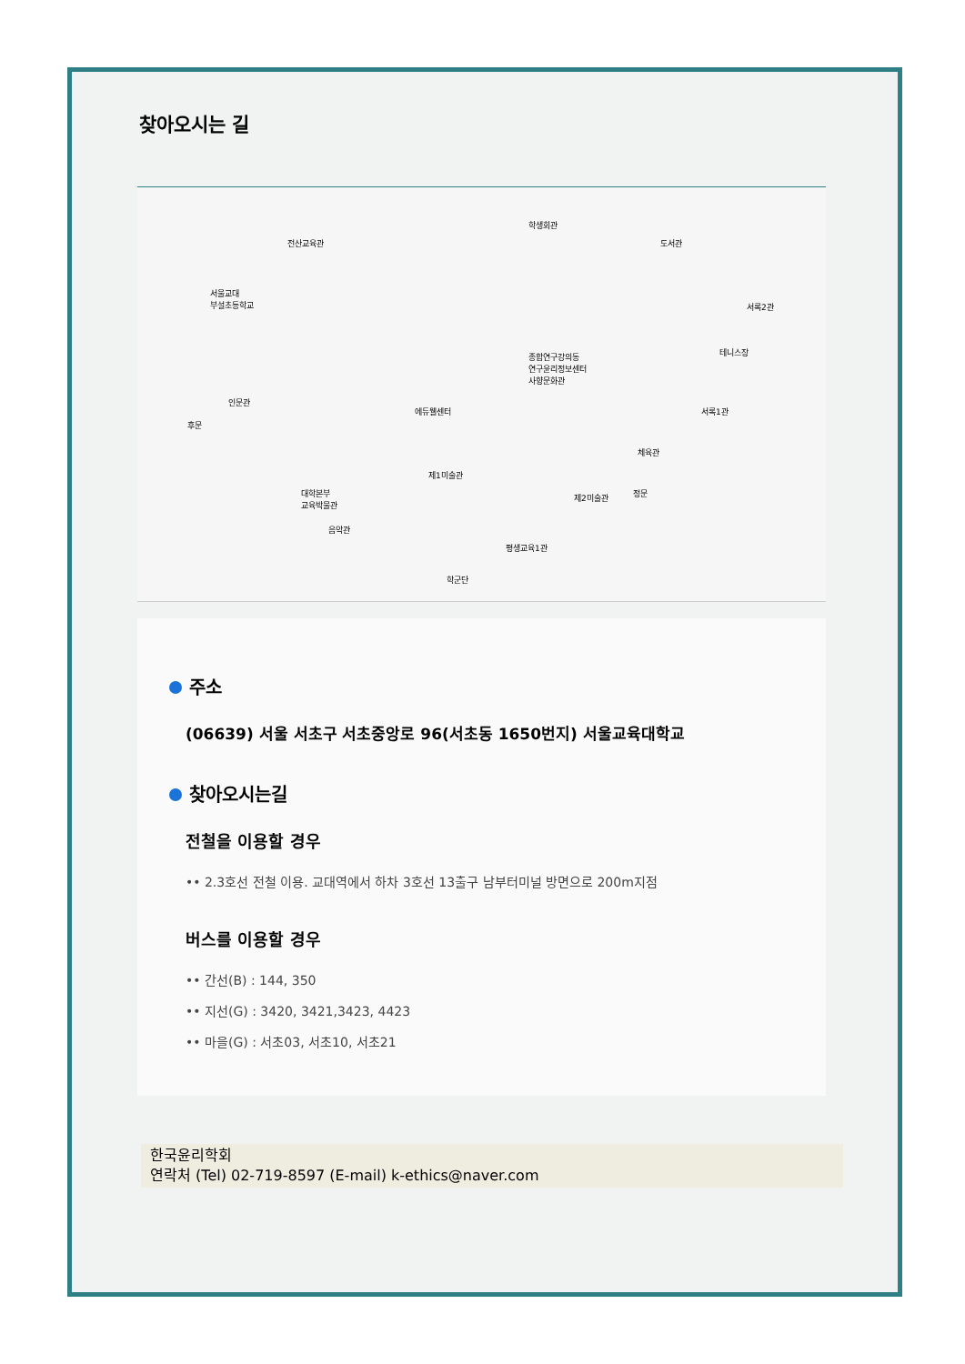찾아오시는 길
전산교육관
서울교대
부설초등학교
종합연구강의동
연구윤리정보센터
사향문화관
학생회관
도서관
서록2관
테니스장
서록1관
인문관
후문
에듀웰센터
체육관
대학본부
교육박물관
제1미술관
제2미술관 정문
음악관
평생교육1관
학군단
주소
(06639) 서울 서초구 서초중앙로 96(서초동 1650번지) 서울교육대학교
찾아오시는길
전철을 이용할 경우
•• 2.3호선 전철 이용. 교대역에서 하차 3호선 13출구 남부터미널 방면으로 200m지점
버스를 이용할 경우
•• 간선(B) : 144, 350
•• 지선(G) : 3420, 3421,3423, 4423
•• 마을(G) : 서초03, 서초10, 서초21
한국윤리학회
연락처 (Tel) 02-719-8597 (E-mail) k-ethics@naver.com